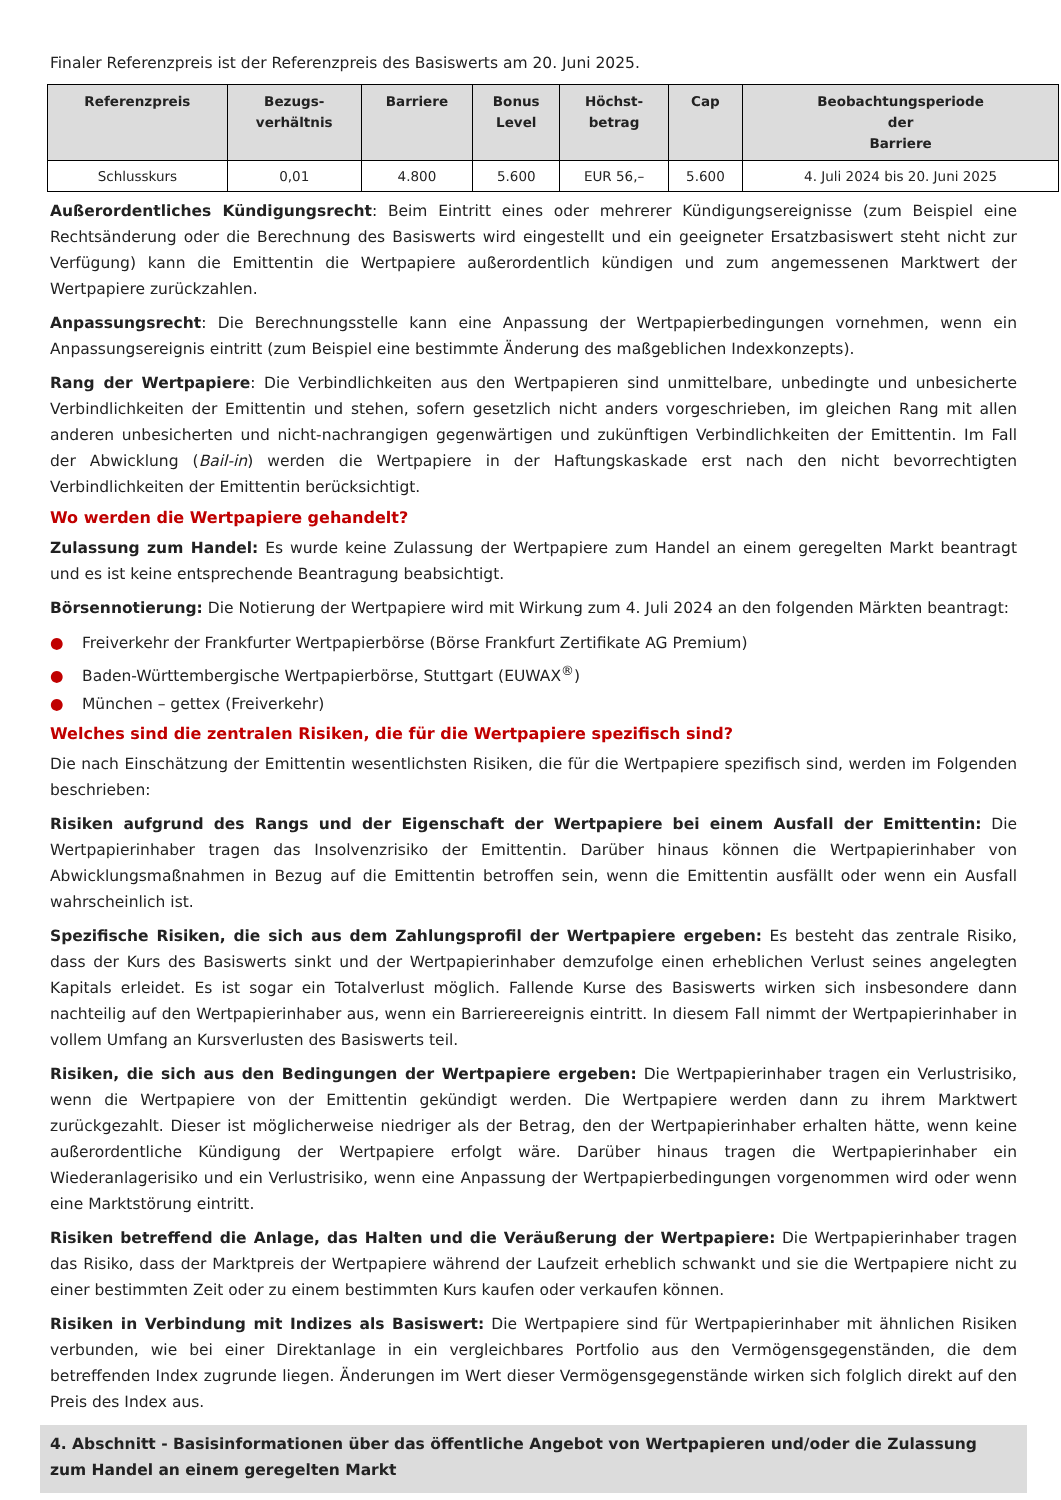Finaler Referenzpreis ist der Referenzpreis des Basiswerts am 20. Juni 2025.
| Referenzpreis | Bezugs- verhältnis | Barriere | Bonus Level | Höchst- betrag | Cap | Beobachtungsperiode der Barriere |
| --- | --- | --- | --- | --- | --- | --- |
| Schlusskurs | 0,01 | 4.800 | 5.600 | EUR 56,– | 5.600 | 4. Juli 2024 bis 20. Juni 2025 |
Außerordentliches Kündigungsrecht: Beim Eintritt eines oder mehrerer Kündigungsereignisse (zum Beispiel eine Rechtsänderung oder die Berechnung des Basiswerts wird eingestellt und ein geeigneter Ersatzbasiswert steht nicht zur Verfügung) kann die Emittentin die Wertpapiere außerordentlich kündigen und zum angemessenen Marktwert der Wertpapiere zurückzahlen.
Anpassungsrecht: Die Berechnungsstelle kann eine Anpassung der Wertpapierbedingungen vornehmen, wenn ein Anpassungsereignis eintritt (zum Beispiel eine bestimmte Änderung des maßgeblichen Indexkonzepts).
Rang der Wertpapiere: Die Verbindlichkeiten aus den Wertpapieren sind unmittelbare, unbedingte und unbesicherte Verbindlichkeiten der Emittentin und stehen, sofern gesetzlich nicht anders vorgeschrieben, im gleichen Rang mit allen anderen unbesicherten und nicht-nachrangigen gegenwärtigen und zukünftigen Verbindlichkeiten der Emittentin. Im Fall der Abwicklung (Bail-in) werden die Wertpapiere in der Haftungskaskade erst nach den nicht bevorrechtigten Verbindlichkeiten der Emittentin berücksichtigt.
Wo werden die Wertpapiere gehandelt?
Zulassung zum Handel: Es wurde keine Zulassung der Wertpapiere zum Handel an einem geregelten Markt beantragt und es ist keine entsprechende Beantragung beabsichtigt.
Börsennotierung: Die Notierung der Wertpapiere wird mit Wirkung zum 4. Juli 2024 an den folgenden Märkten beantragt:
● Freiverkehr der Frankfurter Wertpapierbörse (Börse Frankfurt Zertifikate AG Premium)
● Baden-Württembergische Wertpapierbörse, Stuttgart (EUWAX<sup>®</sup>)
● München – gettex (Freiverkehr)
Welches sind die zentralen Risiken, die für die Wertpapiere spezifisch sind?
Die nach Einschätzung der Emittentin wesentlichsten Risiken, die für die Wertpapiere spezifisch sind, werden im Folgenden beschrieben:
Risiken aufgrund des Rangs und der Eigenschaft der Wertpapiere bei einem Ausfall der Emittentin: Die Wertpapierinhaber tragen das Insolvenzrisiko der Emittentin. Darüber hinaus können die Wertpapierinhaber von Abwicklungsmaßnahmen in Bezug auf die Emittentin betroffen sein, wenn die Emittentin ausfällt oder wenn ein Ausfall wahrscheinlich ist.
Spezifische Risiken, die sich aus dem Zahlungsprofil der Wertpapiere ergeben: Es besteht das zentrale Risiko, dass der Kurs des Basiswerts sinkt und der Wertpapierinhaber demzufolge einen erheblichen Verlust seines angelegten Kapitals erleidet. Es ist sogar ein Totalverlust möglich. Fallende Kurse des Basiswerts wirken sich insbesondere dann nachteilig auf den Wertpapierinhaber aus, wenn ein Barriereereignis eintritt. In diesem Fall nimmt der Wertpapierinhaber in vollem Umfang an Kursverlusten des Basiswerts teil.
Risiken, die sich aus den Bedingungen der Wertpapiere ergeben: Die Wertpapierinhaber tragen ein Verlustrisiko, wenn die Wertpapiere von der Emittentin gekündigt werden. Die Wertpapiere werden dann zu ihrem Marktwert zurückgezahlt. Dieser ist möglicherweise niedriger als der Betrag, den der Wertpapierinhaber erhalten hätte, wenn keine außerordentliche Kündigung der Wertpapiere erfolgt wäre. Darüber hinaus tragen die Wertpapierinhaber ein Wiederanlagerisiko und ein Verlustrisiko, wenn eine Anpassung der Wertpapierbedingungen vorgenommen wird oder wenn eine Marktstörung eintritt.
Risiken betreffend die Anlage, das Halten und die Veräußerung der Wertpapiere: Die Wertpapierinhaber tragen das Risiko, dass der Marktpreis der Wertpapiere während der Laufzeit erheblich schwankt und sie die Wertpapiere nicht zu einer bestimmten Zeit oder zu einem bestimmten Kurs kaufen oder verkaufen können.
Risiken in Verbindung mit Indizes als Basiswert: Die Wertpapiere sind für Wertpapierinhaber mit ähnlichen Risiken verbunden, wie bei einer Direktanlage in ein vergleichbares Portfolio aus den Vermögensgegenständen, die dem betreffenden Index zugrunde liegen. Änderungen im Wert dieser Vermögensgegenstände wirken sich folglich direkt auf den Preis des Index aus.
4. Abschnitt - Basisinformationen über das öffentliche Angebot von Wertpapieren und/oder die Zulassung zum Handel an einem geregelten Markt